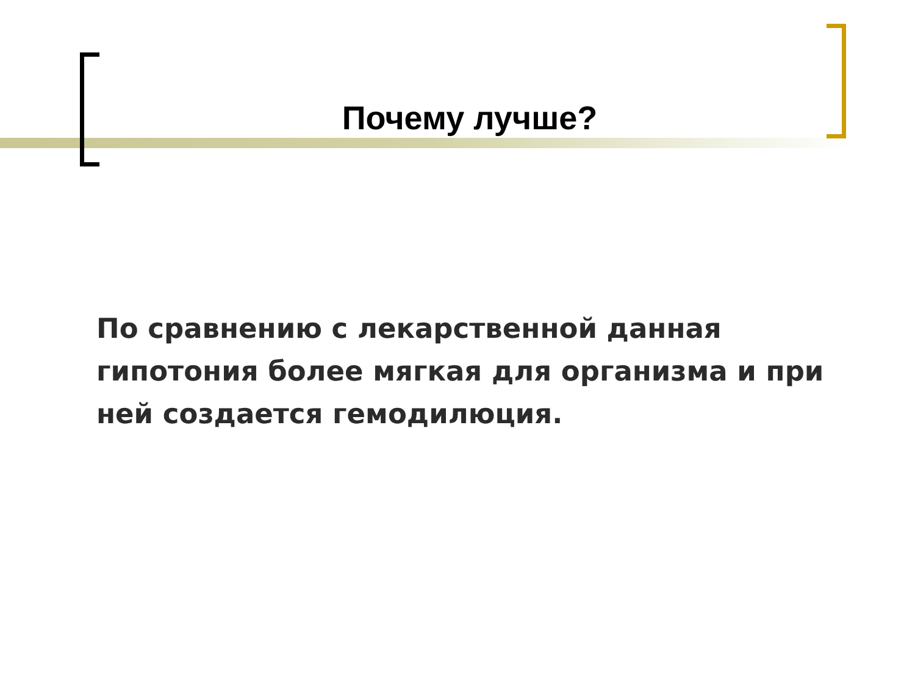Почему лучше?
По сравнению с лекарственной данная гипотония более мягкая для организма и при ней создается гемодилюция.